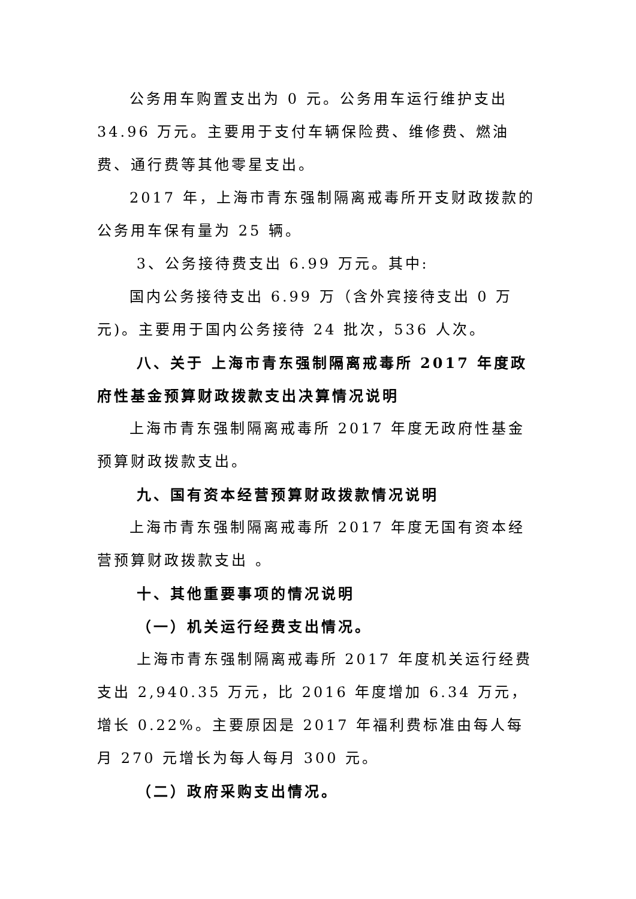公务用车购置支出为 0 元。公务用车运行维护支出 34.96 万元。主要用于支付车辆保险费、维修费、燃油费、通行费等其他零星支出。
2017 年，上海市青东强制隔离戒毒所开支财政拨款的公务用车保有量为 25 辆。
3、公务接待费支出 6.99 万元。其中:
国内公务接待支出 6.99 万（含外宾接待支出 0 万元)。主要用于国内公务接待 24 批次，536 人次。
八、关于 上海市青东强制隔离戒毒所 2017 年度政府性基金预算财政拨款支出决算情况说明
上海市青东强制隔离戒毒所 2017 年度无政府性基金预算财政拨款支出。
九、国有资本经营预算财政拨款情况说明
上海市青东强制隔离戒毒所 2017 年度无国有资本经营预算财政拨款支出 。
十、其他重要事项的情况说明
（一）机关运行经费支出情况。
上海市青东强制隔离戒毒所 2017 年度机关运行经费支出 2,940.35 万元，比 2016 年度增加 6.34 万元，增长 0.22%。主要原因是 2017 年福利费标准由每人每月 270 元增长为每人每月 300 元。
（二）政府采购支出情况。